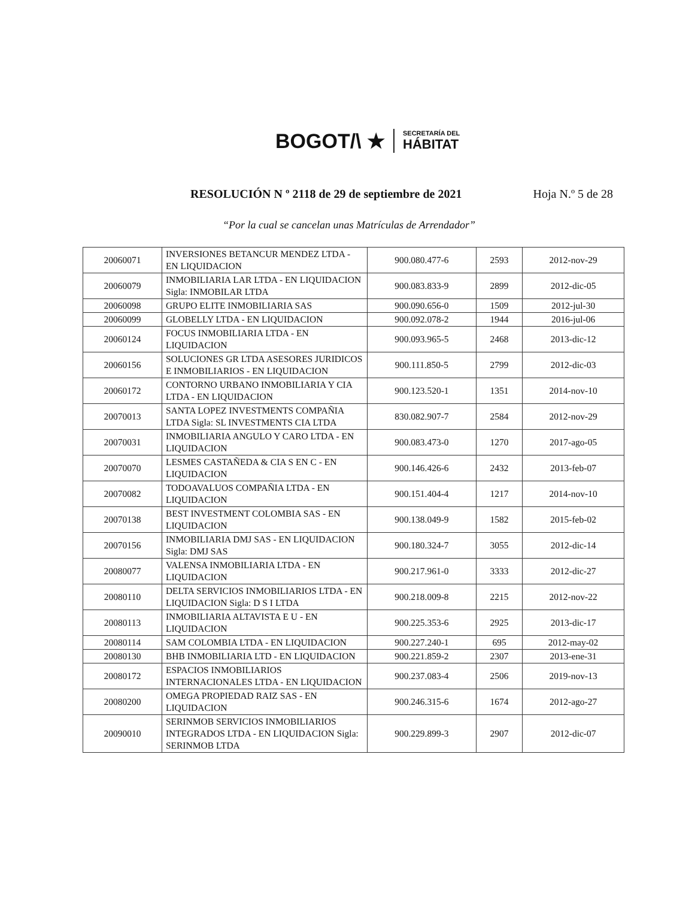BOGOT/\ ★
SECRETARÍA DEL
HÁBITAT
RESOLUCIÓN N º 2118 de 29 de septiembre de 2021 Hoja N.º 5 de 28
“Por la cual se cancelan unas Matrículas de Arrendador”
| 20060071 | INVERSIONES BETANCUR MENDEZ LTDA - EN LIQUIDACION | 900.080.477-6 | 2593 | 2012-nov-29 |
| 20060079 | INMOBILIARIA LAR LTDA - EN LIQUIDACION Sigla: INMOBILAR LTDA | 900.083.833-9 | 2899 | 2012-dic-05 |
| 20060098 | GRUPO ELITE INMOBILIARIA SAS | 900.090.656-0 | 1509 | 2012-jul-30 |
| 20060099 | GLOBELLY LTDA - EN LIQUIDACION | 900.092.078-2 | 1944 | 2016-jul-06 |
| 20060124 | FOCUS INMOBILIARIA LTDA - EN LIQUIDACION | 900.093.965-5 | 2468 | 2013-dic-12 |
| 20060156 | SOLUCIONES GR LTDA ASESORES JURIDICOS E INMOBILIARIOS - EN LIQUIDACION | 900.111.850-5 | 2799 | 2012-dic-03 |
| 20060172 | CONTORNO URBANO INMOBILIARIA Y CIA LTDA - EN LIQUIDACION | 900.123.520-1 | 1351 | 2014-nov-10 |
| 20070013 | SANTA LOPEZ INVESTMENTS COMPAÑIA LTDA Sigla: SL INVESTMENTS CIA LTDA | 830.082.907-7 | 2584 | 2012-nov-29 |
| 20070031 | INMOBILIARIA ANGULO Y CARO LTDA - EN LIQUIDACION | 900.083.473-0 | 1270 | 2017-ago-05 |
| 20070070 | LESMES CASTAÑEDA & CIA S EN C - EN LIQUIDACION | 900.146.426-6 | 2432 | 2013-feb-07 |
| 20070082 | TODOAVALUOS COMPAÑIA LTDA - EN LIQUIDACION | 900.151.404-4 | 1217 | 2014-nov-10 |
| 20070138 | BEST INVESTMENT COLOMBIA SAS - EN LIQUIDACION | 900.138.049-9 | 1582 | 2015-feb-02 |
| 20070156 | INMOBILIARIA DMJ SAS - EN LIQUIDACION Sigla: DMJ SAS | 900.180.324-7 | 3055 | 2012-dic-14 |
| 20080077 | VALENSA INMOBILIARIA LTDA - EN LIQUIDACION | 900.217.961-0 | 3333 | 2012-dic-27 |
| 20080110 | DELTA SERVICIOS INMOBILIARIOS LTDA - EN LIQUIDACION Sigla: D S I LTDA | 900.218.009-8 | 2215 | 2012-nov-22 |
| 20080113 | INMOBILIARIA ALTAVISTA E U - EN LIQUIDACION | 900.225.353-6 | 2925 | 2013-dic-17 |
| 20080114 | SAM COLOMBIA LTDA - EN LIQUIDACION | 900.227.240-1 | 695 | 2012-may-02 |
| 20080130 | BHB INMOBILIARIA LTD - EN LIQUIDACION | 900.221.859-2 | 2307 | 2013-ene-31 |
| 20080172 | ESPACIOS INMOBILIARIOS INTERNACIONALES LTDA - EN LIQUIDACION | 900.237.083-4 | 2506 | 2019-nov-13 |
| 20080200 | OMEGA PROPIEDAD RAIZ SAS - EN LIQUIDACION | 900.246.315-6 | 1674 | 2012-ago-27 |
| 20090010 | SERINMOB SERVICIOS INMOBILIARIOS INTEGRADOS LTDA - EN LIQUIDACION Sigla: SERINMOB LTDA | 900.229.899-3 | 2907 | 2012-dic-07 |